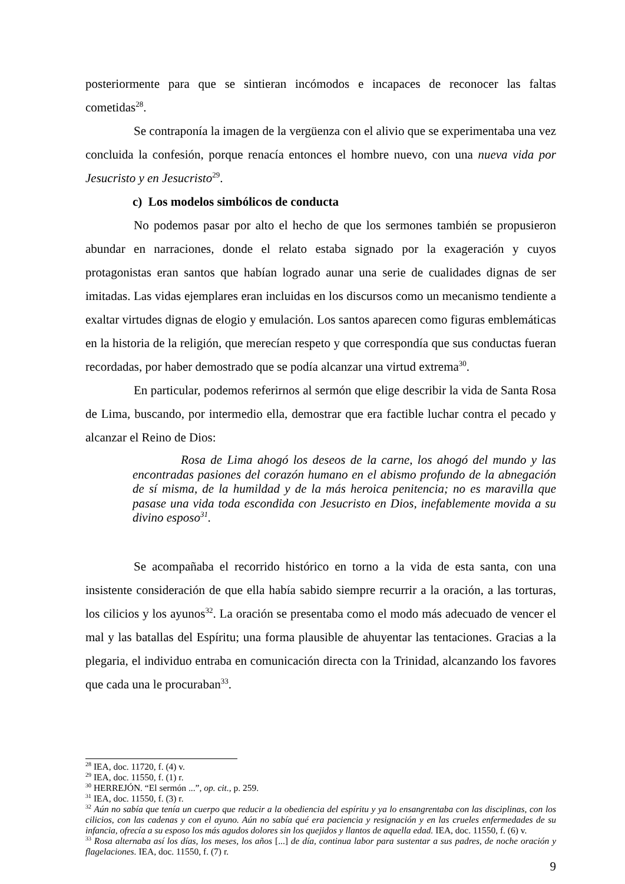posteriormente para que se sintieran incómodos e incapaces de reconocer las faltas cometidas<sup>28</sup>.
Se contraponía la imagen de la vergüenza con el alivio que se experimentaba una vez concluida la confesión, porque renacía entonces el hombre nuevo, con una nueva vida por Jesucristo y en Jesucristo<sup>29</sup>.
c) Los modelos simbólicos de conducta
No podemos pasar por alto el hecho de que los sermones también se propusieron abundar en narraciones, donde el relato estaba signado por la exageración y cuyos protagonistas eran santos que habían logrado aunar una serie de cualidades dignas de ser imitadas. Las vidas ejemplares eran incluidas en los discursos como un mecanismo tendiente a exaltar virtudes dignas de elogio y emulación. Los santos aparecen como figuras emblemáticas en la historia de la religión, que merecían respeto y que correspondía que sus conductas fueran recordadas, por haber demostrado que se podía alcanzar una virtud extrema<sup>30</sup>.
En particular, podemos referirnos al sermón que elige describir la vida de Santa Rosa de Lima, buscando, por intermedio ella, demostrar que era factible luchar contra el pecado y alcanzar el Reino de Dios:
Rosa de Lima ahogó los deseos de la carne, los ahogó del mundo y las encontradas pasiones del corazón humano en el abismo profundo de la abnegación de sí misma, de la humildad y de la más heroica penitencia; no es maravilla que pasase una vida toda escondida con Jesucristo en Dios, inefablemente movida a su divino esposo<sup>31</sup>.
Se acompañaba el recorrido histórico en torno a la vida de esta santa, con una insistente consideración de que ella había sabido siempre recurrir a la oración, a las torturas, los cilicios y los ayunos<sup>32</sup>. La oración se presentaba como el modo más adecuado de vencer el mal y las batallas del Espíritu; una forma plausible de ahuyentar las tentaciones. Gracias a la plegaria, el individuo entraba en comunicación directa con la Trinidad, alcanzando los favores que cada una le procuraban<sup>33</sup>.
<sup>28</sup> IEA, doc. 11720, f. (4) v.
<sup>29</sup> IEA, doc. 11550, f. (1) r.
<sup>30</sup> HERREJÓN. “El sermón ...”, op. cit., p. 259.
<sup>31</sup> IEA, doc. 11550, f. (3) r.
<sup>32</sup> Aún no sabía que tenía un cuerpo que reducir a la obediencia del espíritu y ya lo ensangrentaba con las disciplinas, con los cilicios, con las cadenas y con el ayuno. Aún no sabía qué era paciencia y resignación y en las crueles enfermedades de su infancia, ofrecía a su esposo los más agudos dolores sin los quejidos y llantos de aquella edad. IEA, doc. 11550, f. (6) v.
<sup>33</sup> Rosa alternaba así los días, los meses, los años [...] de día, continua labor para sustentar a sus padres, de noche oración y flagelaciones. IEA, doc. 11550, f. (7) r.
9